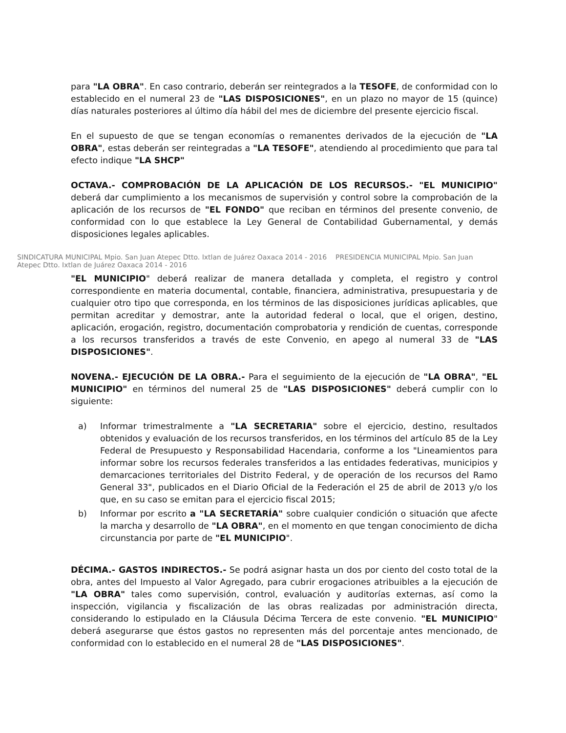para "LA OBRA". En caso contrario, deberán ser reintegrados a la TESOFE, de conformidad con lo establecido en el numeral 23 de "LAS DISPOSICIONES", en un plazo no mayor de 15 (quince) días naturales posteriores al último día hábil del mes de diciembre del presente ejercicio fiscal.
En el supuesto de que se tengan economías o remanentes derivados de la ejecución de "LA OBRA", estas deberán ser reintegradas a "LA TESOFE", atendiendo al procedimiento que para tal efecto indique "LA SHCP"
OCTAVA.- COMPROBACIÓN DE LA APLICACIÓN DE LOS RECURSOS.- "EL MUNICIPIO" deberá dar cumplimiento a los mecanismos de supervisión y control sobre la comprobación de la aplicación de los recursos de "EL FONDO" que reciban en términos del presente convenio, de conformidad con lo que establece la Ley General de Contabilidad Gubernamental, y demás disposiciones legales aplicables.
SINDICATURA MUNICIPAL Mpio. San Juan Atepec Dtto. Ixtlan de Juárez Oaxaca 2014 - 2016 PRESIDENCIA MUNICIPAL Mpio. San Juan Atepec Dtto. Ixtlan de Juárez Oaxaca 2014 - 2016
"EL MUNICIPIO" deberá realizar de manera detallada y completa, el registro y control correspondiente en materia documental, contable, financiera, administrativa, presupuestaria y de cualquier otro tipo que corresponda, en los términos de las disposiciones jurídicas aplicables, que permitan acreditar y demostrar, ante la autoridad federal o local, que el origen, destino, aplicación, erogación, registro, documentación comprobatoria y rendición de cuentas, corresponde a los recursos transferidos a través de este Convenio, en apego al numeral 33 de "LAS DISPOSICIONES".
NOVENA.- EJECUCIÓN DE LA OBRA.- Para el seguimiento de la ejecución de "LA OBRA", "EL MUNICIPIO" en términos del numeral 25 de "LAS DISPOSICIONES" deberá cumplir con lo siguiente:
a) Informar trimestralmente a "LA SECRETARIA" sobre el ejercicio, destino, resultados obtenidos y evaluación de los recursos transferidos, en los términos del artículo 85 de la Ley Federal de Presupuesto y Responsabilidad Hacendaria, conforme a los "Lineamientos para informar sobre los recursos federales transferidos a las entidades federativas, municipios y demarcaciones territoriales del Distrito Federal, y de operación de los recursos del Ramo General 33", publicados en el Diario Oficial de la Federación el 25 de abril de 2013 y/o los que, en su caso se emitan para el ejercicio fiscal 2015;
b) Informar por escrito a "LA SECRETARÍA" sobre cualquier condición o situación que afecte la marcha y desarrollo de "LA OBRA", en el momento en que tengan conocimiento de dicha circunstancia por parte de "EL MUNICIPIO".
DÉCIMA.- GASTOS INDIRECTOS.- Se podrá asignar hasta un dos por ciento del costo total de la obra, antes del Impuesto al Valor Agregado, para cubrir erogaciones atribuibles a la ejecución de "LA OBRA" tales como supervisión, control, evaluación y auditorías externas, así como la inspección, vigilancia y fiscalización de las obras realizadas por administración directa, considerando lo estipulado en la Cláusula Décima Tercera de este convenio. "EL MUNICIPIO" deberá asegurarse que éstos gastos no representen más del porcentaje antes mencionado, de conformidad con lo establecido en el numeral 28 de "LAS DISPOSICIONES".